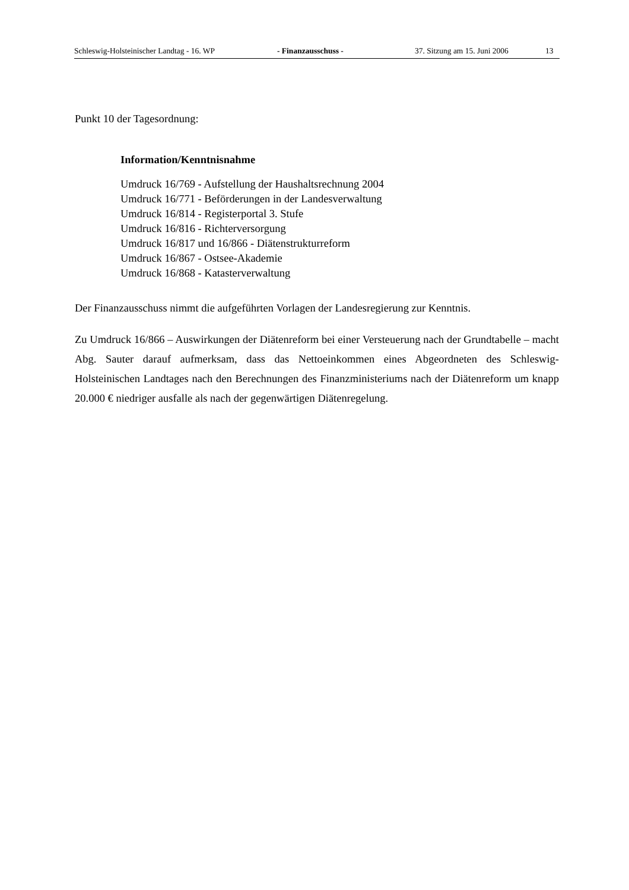Schleswig-Holsteinischer Landtag - 16. WP - Finanzausschuss - 37. Sitzung am 15. Juni 2006 13
Punkt 10 der Tagesordnung:
Information/Kenntnisnahme
Umdruck 16/769 - Aufstellung der Haushaltsrechnung 2004
Umdruck 16/771 - Beförderungen in der Landesverwaltung
Umdruck 16/814 - Registerportal 3. Stufe
Umdruck 16/816 - Richterversorgung
Umdruck 16/817 und 16/866 - Diätenstrukturreform
Umdruck 16/867 - Ostsee-Akademie
Umdruck 16/868 - Katasterverwaltung
Der Finanzausschuss nimmt die aufgeführten Vorlagen der Landesregierung zur Kenntnis.
Zu Umdruck 16/866 – Auswirkungen der Diätenreform bei einer Versteuerung nach der Grundtabelle – macht Abg. Sauter darauf aufmerksam, dass das Nettoeinkommen eines Abgeordneten des Schleswig-Holsteinischen Landtages nach den Berechnungen des Finanzministeriums nach der Diätenreform um knapp 20.000 € niedriger ausfalle als nach der gegenwärtigen Diätenregelung.